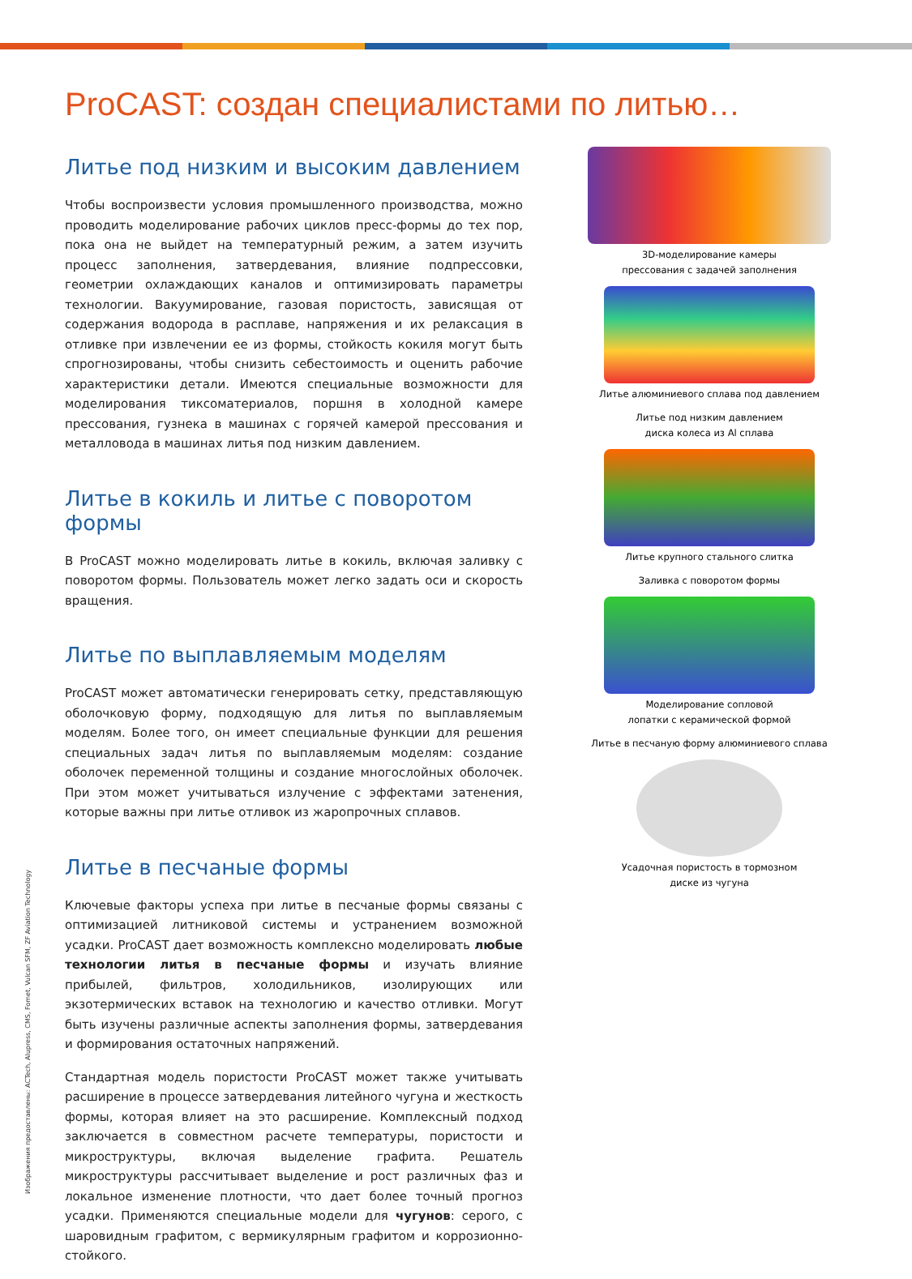ProCAST: создан специалистами по литью…
Литье под низким и высоким давлением
Чтобы воспроизвести условия промышленного производства, можно проводить моделирование рабочих циклов пресс-формы до тех пор, пока она не выйдет на температурный режим, а затем изучить процесс заполнения, затвердевания, влияние подпрессовки, геометрии охлаждающих каналов и оптимизировать параметры технологии. Вакуумирование, газовая пористость, зависящая от содержания водорода в расплаве, напряжения и их релаксация в отливке при извлечении ее из формы, стойкость кокиля могут быть спрогнозированы, чтобы снизить себестоимость и оценить рабочие характеристики детали. Имеются специальные возможности для моделирования тиксоматериалов, поршня в холодной камере прессования, гузнека в машинах с горячей камерой прессования и металловода в машинах литья под низким давлением.
Литье в кокиль и литье с поворотом формы
В ProCAST можно моделировать литье в кокиль, включая заливку с поворотом формы. Пользователь может легко задать оси и скорость вращения.
Литье по выплавляемым моделям
ProCAST может автоматически генерировать сетку, представляющую оболочковую форму, подходящую для литья по выплавляемым моделям. Более того, он имеет специальные функции для решения специальных задач литья по выплавляемым моделям: создание оболочек переменной толщины и создание многослойных оболочек. При этом может учитываться излучение с эффектами затенения, которые важны при литье отливок из жаропрочных сплавов.
Литье в песчаные формы
Ключевые факторы успеха при литье в песчаные формы связаны с оптимизацией литниковой системы и устранением возможной усадки. ProCAST дает возможность комплексно моделировать любые технологии литья в песчаные формы и изучать влияние прибылей, фильтров, холодильников, изолирующих или экзотермических вставок на технологию и качество отливки. Могут быть изучены различные аспекты заполнения формы, затвердевания и формирования остаточных напряжений.
Стандартная модель пористости ProCAST может также учитывать расширение в процессе затвердевания литейного чугуна и жесткость формы, которая влияет на это расширение. Комплексный подход заключается в совместном расчете температуры, пористости и микроструктуры, включая выделение графита. Решатель микроструктуры рассчитывает выделение и рост различных фаз и локальное изменение плотности, что дает более точный прогноз усадки. Применяются специальные модели для чугунов: серого, с шаровидным графитом, с вермикулярным графитом и коррозионно-стойкого.
3D-моделирование камеры
прессования с задачей заполнения
Литье алюминиевого сплава под давлением
Литье под низким давлением
диска колеса из Al сплава
Литье крупного стального слитка
Заливка с поворотом формы
Моделирование сопловой
лопатки с керамической формой
Литье в песчаную форму алюминиевого сплава
Усадочная пористость в тормозном
диске из чугуна
Изображения предоставлены: ACTech, Alupress, CMS, Fomet, Vulcan SFM, ZF Aviation Technology